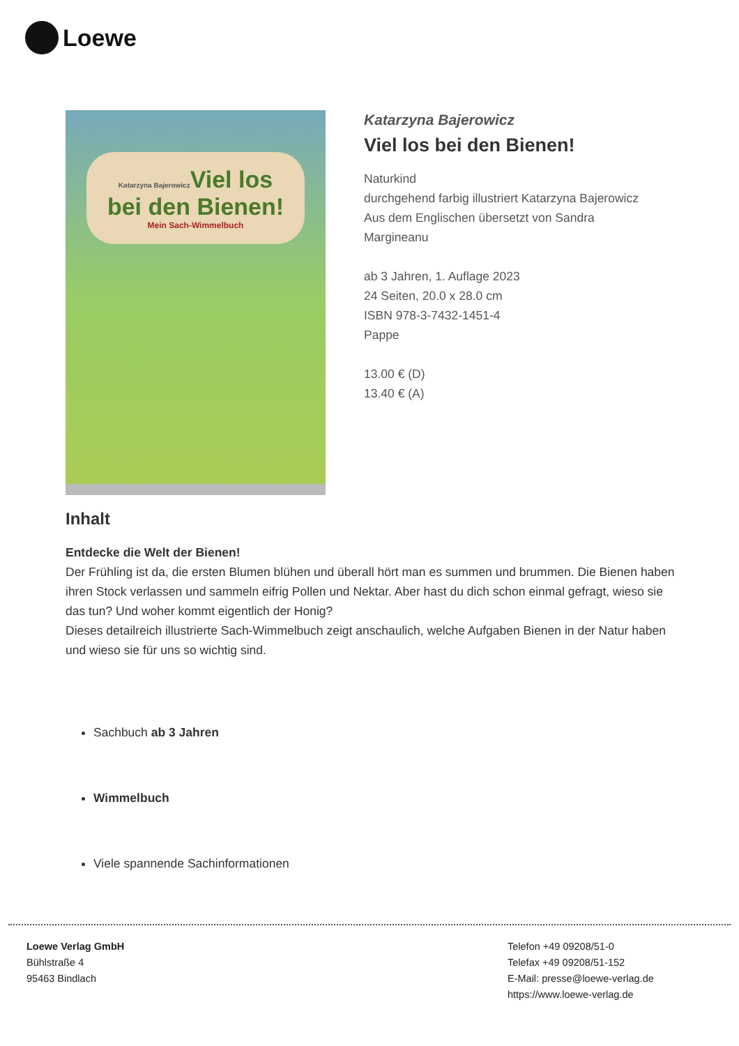Loewe
Katarzyna Bajerowicz Viel los
bei den Bienen!
Mein Sach-Wimmelbuch
Katarzyna Bajerowicz
Viel los bei den Bienen!
Naturkind
durchgehend farbig illustriert Katarzyna Bajerowicz
Aus dem Englischen übersetzt von Sandra
Margineanu
ab 3 Jahren, 1. Auflage 2023
24 Seiten, 20.0 x 28.0 cm
ISBN 978-3-7432-1451-4
Pappe
13.00 € (D)
13.40 € (A)
Inhalt
Entdecke die Welt der Bienen!
Der Frühling ist da, die ersten Blumen blühen und überall hört man es summen und brummen. Die Bienen haben ihren Stock verlassen und sammeln eifrig Pollen und Nektar. Aber hast du dich schon einmal gefragt, wieso sie das tun? Und woher kommt eigentlich der Honig?
Dieses detailreich illustrierte Sach-Wimmelbuch zeigt anschaulich, welche Aufgaben Bienen in der Natur haben und wieso sie für uns so wichtig sind.
Sachbuch ab 3 Jahren
Wimmelbuch
Viele spannende Sachinformationen
Loewe Verlag GmbH
Bühlstraße 4
95463 Bindlach
Telefon +49 09208/51-0
Telefax +49 09208/51-152
E-Mail: presse@loewe-verlag.de
https://www.loewe-verlag.de